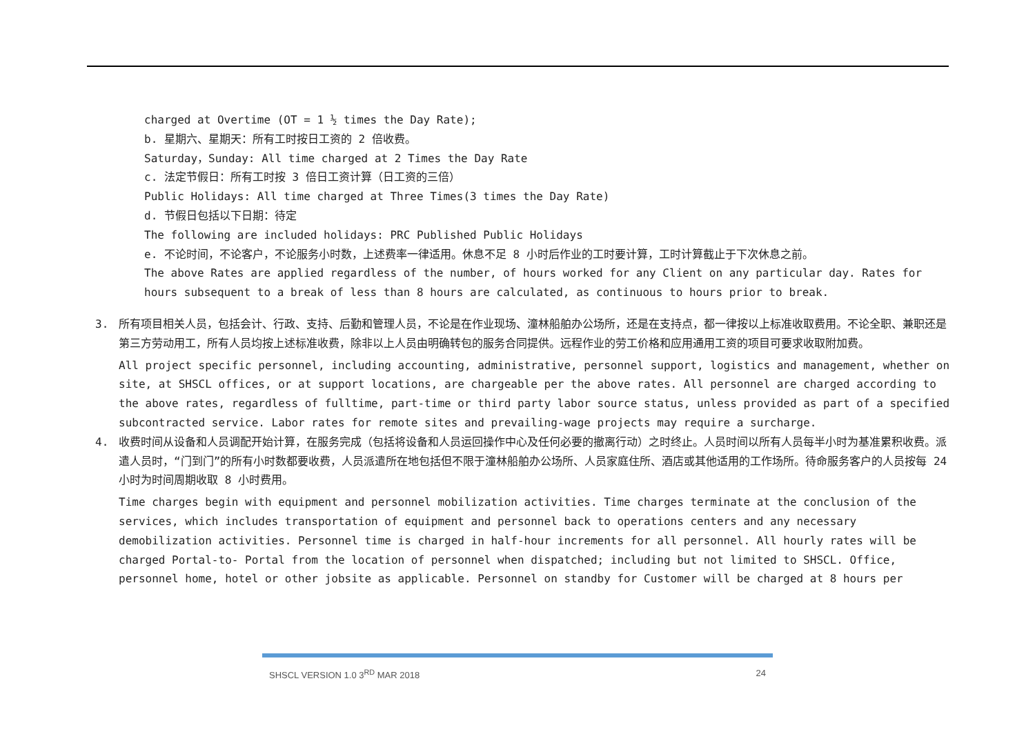charged at Overtime (OT = 1 ½ times the Day Rate);
b. 星期六、星期天：所有工时按日工资的 2 倍收费。
Saturday，Sunday: All time charged at 2 Times the Day Rate
c. 法定节假日：所有工时按 3 倍日工资计算（日工资的三倍）
Public Holidays: All time charged at Three Times(3 times the Day Rate)
d. 节假日包括以下日期：待定
The following are included holidays: PRC Published Public Holidays
e. 不论时间，不论客户，不论服务小时数，上述费率一律适用。休息不足 8 小时后作业的工时要计算，工时计算截止于下次休息之前。
The above Rates are applied regardless of the number, of hours worked for any Client on any particular day. Rates for
hours subsequent to a break of less than 8 hours are calculated, as continuous to hours prior to break.
3. 所有项目相关人员，包括会计、行政、支持、后勤和管理人员，不论是在作业现场、潼林船舶办公场所，还是在支持点，都一律按以上标准收取费用。不论全职、兼职还是第三方劳动用工，所有人员均按上述标准收费，除非以上人员由明确转包的服务合同提供。远程作业的劳工价格和应用通用工资的项目可要求收取附加费。
All project specific personnel, including accounting, administrative, personnel support, logistics and management, whether on site, at SHSCL offices, or at support locations, are chargeable per the above rates. All personnel are charged according to the above rates, regardless of fulltime, part-time or third party labor source status, unless provided as part of a specified subcontracted service. Labor rates for remote sites and prevailing-wage projects may require a surcharge.
4. 收费时间从设备和人员调配开始计算，在服务完成（包括将设备和人员运回操作中心及任何必要的撤离行动）之时终止。人员时间以所有人员每半小时为基准累积收费。派遣人员时，“门到门”的所有小时数都要收费，人员派遣所在地包括但不限于潼林船舶办公场所、人员家庭住所、酒店或其他适用的工作场所。待命服务客户的人员按每 24 小时为时间周期收取 8 小时费用。
Time charges begin with equipment and personnel mobilization activities. Time charges terminate at the conclusion of the services, which includes transportation of equipment and personnel back to operations centers and any necessary demobilization activities. Personnel time is charged in half-hour increments for all personnel. All hourly rates will be charged Portal-to- Portal from the location of personnel when dispatched; including but not limited to SHSCL. Office, personnel home, hotel or other jobsite as applicable. Personnel on standby for Customer will be charged at 8 hours per
SHSCL VERSION 1.0 3<sup>RD</sup> MAR 2018 24